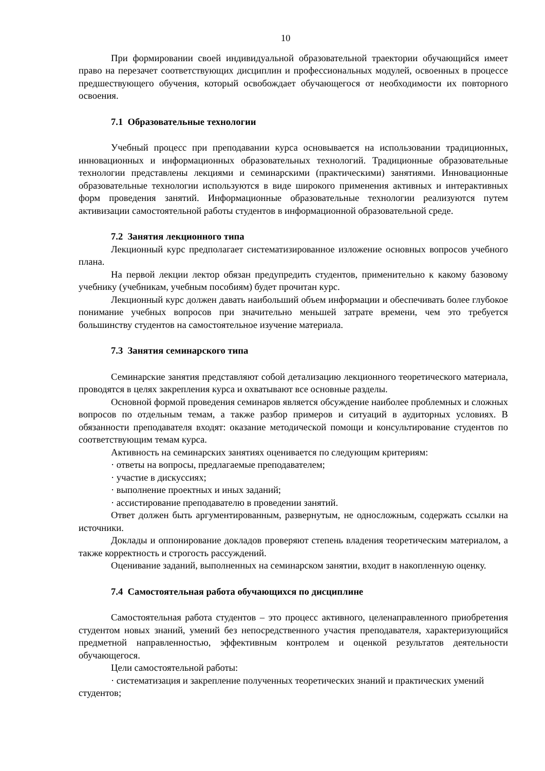10
При формировании своей индивидуальной образовательной траектории обучающийся имеет право на перезачет соответствующих дисциплин и профессиональных модулей, освоенных в процессе предшествующего обучения, который освобождает обучающегося от необходимости их повторного освоения.
7.1 Образовательные технологии
Учебный процесс при преподавании курса основывается на использовании традиционных, инновационных и информационных образовательных технологий. Традиционные образовательные технологии представлены лекциями и семинарскими (практическими) занятиями. Инновационные образовательные технологии используются в виде широкого применения активных и интерактивных форм проведения занятий. Информационные образовательные технологии реализуются путем активизации самостоятельной работы студентов в информационной образовательной среде.
7.2 Занятия лекционного типа
Лекционный курс предполагает систематизированное изложение основных вопросов учебного плана.
На первой лекции лектор обязан предупредить студентов, применительно к какому базовому учебнику (учебникам, учебным пособиям) будет прочитан курс.
Лекционный курс должен давать наибольший объем информации и обеспечивать более глубокое понимание учебных вопросов при значительно меньшей затрате времени, чем это требуется большинству студентов на самостоятельное изучение материала.
7.3 Занятия семинарского типа
Семинарские занятия представляют собой детализацию лекционного теоретического материала, проводятся в целях закрепления курса и охватывают все основные разделы.
Основной формой проведения семинаров является обсуждение наиболее проблемных и сложных вопросов по отдельным темам, а также разбор примеров и ситуаций в аудиторных условиях. В обязанности преподавателя входят: оказание методической помощи и консультирование студентов по соответствующим темам курса.
Активность на семинарских занятиях оценивается по следующим критериям:
· ответы на вопросы, предлагаемые преподавателем;
· участие в дискуссиях;
· выполнение проектных и иных заданий;
· ассистирование преподавателю в проведении занятий.
Ответ должен быть аргументированным, развернутым, не односложным, содержать ссылки на источники.
Доклады и оппонирование докладов проверяют степень владения теоретическим материалом, а также корректность и строгость рассуждений.
Оценивание заданий, выполненных на семинарском занятии, входит в накопленную оценку.
7.4 Самостоятельная работа обучающихся по дисциплине
Самостоятельная работа студентов – это процесс активного, целенаправленного приобретения студентом новых знаний, умений без непосредственного участия преподавателя, характеризующийся предметной направленностью, эффективным контролем и оценкой результатов деятельности обучающегося.
Цели самостоятельной работы:
· систематизация и закрепление полученных теоретических знаний и практических умений студентов;